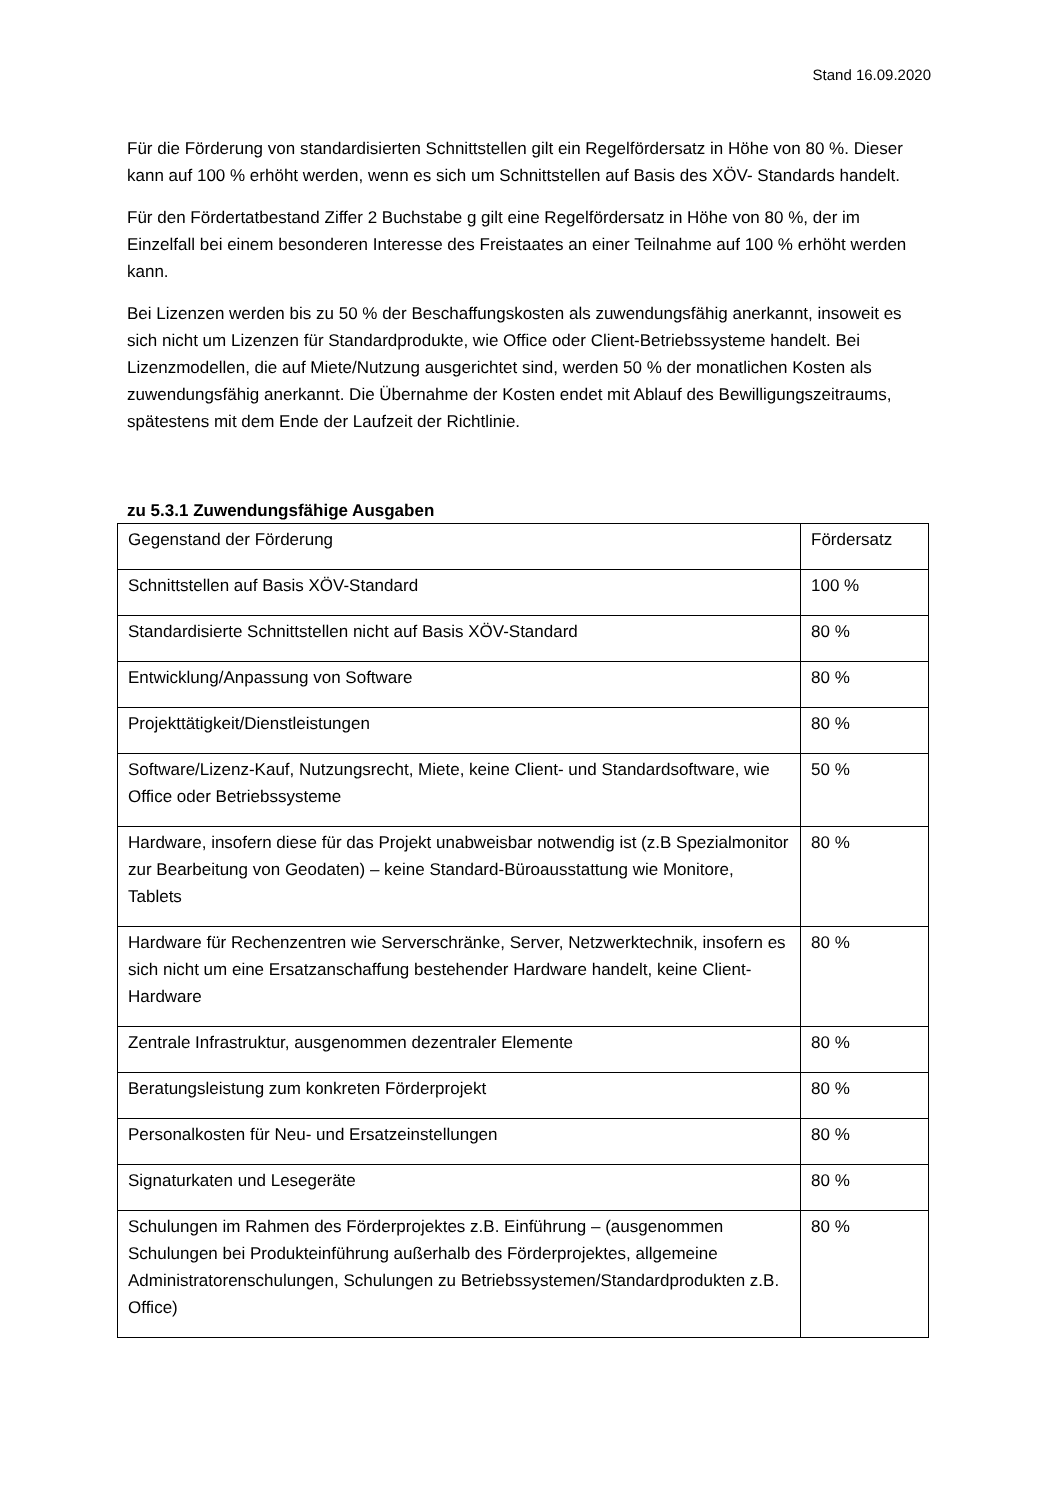Stand 16.09.2020
Für die Förderung von standardisierten Schnittstellen gilt ein Regelfördersatz in Höhe von 80 %. Dieser kann auf 100 % erhöht werden, wenn es sich um Schnittstellen auf Basis des XÖV- Standards handelt.
Für den Fördertatbestand Ziffer 2 Buchstabe g gilt eine Regelfördersatz in Höhe von 80 %, der im Einzelfall bei einem besonderen Interesse des Freistaates an einer Teilnahme auf 100 % erhöht werden kann.
Bei Lizenzen werden bis zu 50 % der Beschaffungskosten als zuwendungsfähig anerkannt, insoweit es sich nicht um Lizenzen für Standardprodukte, wie Office oder Client-Betriebssysteme handelt. Bei Lizenzmodellen, die auf Miete/Nutzung ausgerichtet sind, werden 50 % der monatlichen Kosten als zuwendungsfähig anerkannt. Die Übernahme der Kosten endet mit Ablauf des Bewilligungszeitraums, spätestens mit dem Ende der Laufzeit der Richtlinie.
zu 5.3.1 Zuwendungsfähige Ausgaben
| Gegenstand der Förderung | Fördersatz |
| Schnittstellen auf Basis XÖV-Standard | 100 % |
| Standardisierte Schnittstellen nicht auf Basis XÖV-Standard | 80 % |
| Entwicklung/Anpassung von Software | 80 % |
| Projekttätigkeit/Dienstleistungen | 80 % |
| Software/Lizenz-Kauf, Nutzungsrecht, Miete, keine Client- und Standardsoftware, wie Office oder Betriebssysteme | 50 % |
| Hardware, insofern diese für das Projekt unabweisbar notwendig ist (z.B Spezialmonitor zur Bearbeitung von Geodaten) – keine Standard-Büroausstattung wie Monitore, Tablets | 80 % |
| Hardware für Rechenzentren wie Serverschränke, Server, Netzwerktechnik, insofern es sich nicht um eine Ersatzanschaffung bestehender Hardware handelt, keine Client-Hardware | 80 % |
| Zentrale Infrastruktur, ausgenommen dezentraler Elemente | 80 % |
| Beratungsleistung zum konkreten Förderprojekt | 80 % |
| Personalkosten für Neu- und Ersatzeinstellungen | 80 % |
| Signaturkaten und Lesegeräte | 80 % |
| Schulungen im Rahmen des Förderprojektes z.B. Einführung – (ausgenommen Schulungen bei Produkteinführung außerhalb des Förderprojektes, allgemeine Administratorenschulungen, Schulungen zu Betriebssystemen/Standardprodukten z.B. Office) | 80 % |